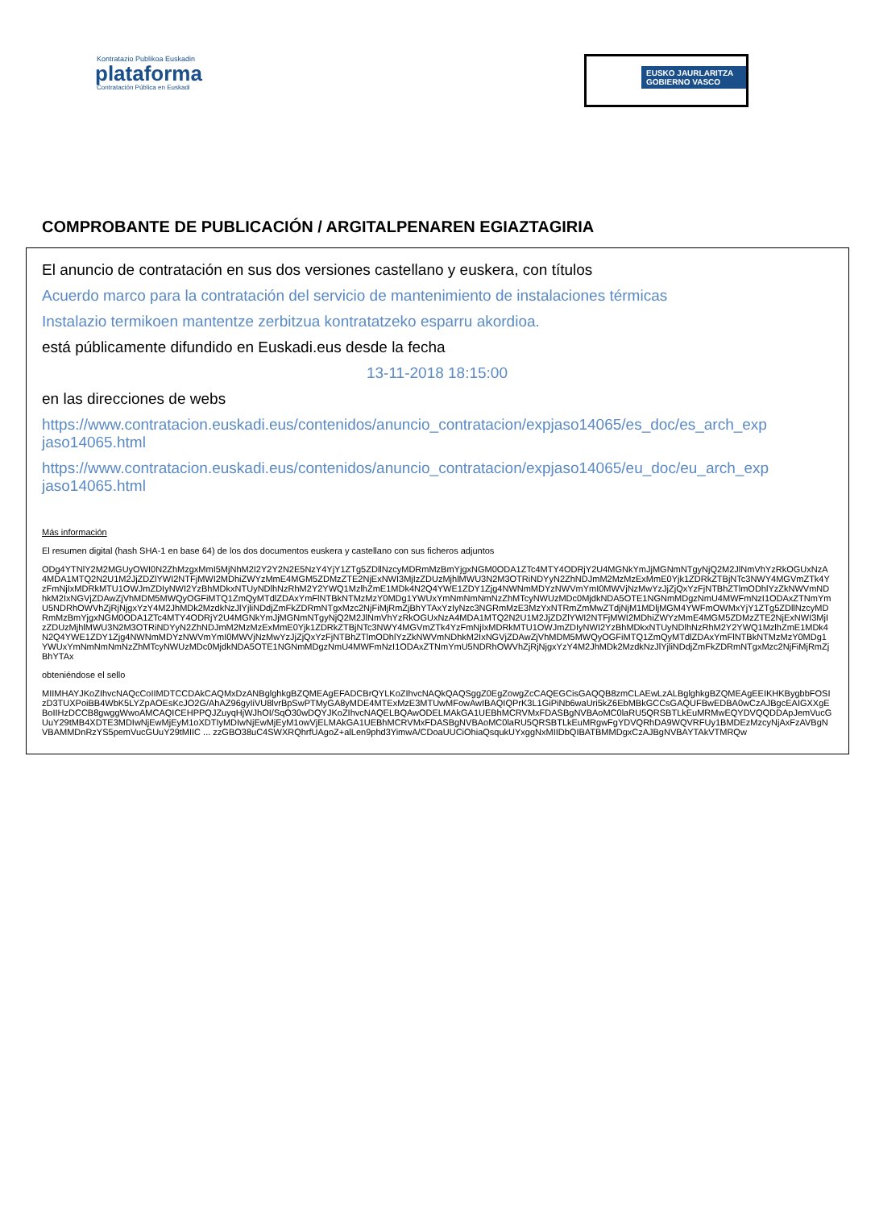Kontratazio Publikoa Euskadin
plataforma
Contratación Pública en Euskadi
EUSKO JAURLARITZA
GOBIERNO VASCO
COMPROBANTE DE PUBLICACIÓN / ARGITALPENAREN EGIAZTAGIRIA
El anuncio de contratación en sus dos versiones castellano y euskera, con títulos
Acuerdo marco para la contratación del servicio de mantenimiento de instalaciones térmicas
Instalazio termikoen mantentze zerbitzua kontratatzeko esparru akordioa.
está públicamente difundido en Euskadi.eus desde la fecha
13-11-2018 18:15:00
en las direcciones de webs
https://www.contratacion.euskadi.eus/contenidos/anuncio_contratacion/expjaso14065/es_doc/es_arch_exp jaso14065.html
https://www.contratacion.euskadi.eus/contenidos/anuncio_contratacion/expjaso14065/eu_doc/eu_arch_exp jaso14065.html
Más información
El resumen digital (hash SHA-1 en base 64) de los dos documentos euskera y castellano con sus ficheros adjuntos
ODg4YTNlY2M2MGUyOWI0N2ZhMzgxMmI5MjNhM2I2Y2Y2N2E5NzY4YjY1ZTg5ZDllNzcyMDRmMzBmYjgxNGM0ODA1ZTc4MTY4ODRjY2U4MGNkYmJjMGNmNTgyNjQ2M2JlNmVhYzRkOGUxNzA4MDA1MTQ2N2U1M2JjZDZlYWI2NTFjMWI2MDhiZWYzMmE4MGM5ZDMzZTE2NjExNWI3MjIzZDUzMjhlMWU3N2M3OTRiNDYyN2ZhNDJmM2MzMzExMmE0Yjk1ZDRkZTBjNTc3NWY4MGVmZTk4YzFmNjIxMDRkMTU1OWJmZDIyNWI2YzBhMDkxNTUyNDlhNzRhM2Y2YWQ1MzlhZmE1MDk4N2Q4YWE1ZDY1Zjg4NWNmMDYzNWVmYmI0MWVjNzMwYzJjZjQxYzFjNTBhZTlmODhlYzZkNWVmNDhkM2IxNGVjZDAwZjVhMDM5MWQyOGFiMTQ1ZmQyMTdlZDAxYmFlNTBkNTMzMzY0MDg1YWUxYmNmNmNmNzZhMTcyNWUzMDc0MjdkNDA5OTE1NGNmMDgzNmU4MWFmNzI1ODAxZTNmYmU5NDRhOWVhZjRjNjgxYzY4M2JhMDk2MzdkNzJlYjliNDdjZmFkZDRmNTgxMzc2NjFiMjRmZjBhYTAxYzIyNzc3NGRmMzE3MzYxNTRmZmMwZTdjNjM1MDljMGM4YWFmOWMxYjY1ZTg5ZDllNzcyMDRmMzBmYjgxNGM0ODA1ZTc4MTY4ODRjY2U4MGNkYmJjMGNmNTgyNjQ2M2JlNmVhYzRkOGUxNzA4MDA1MTQ2N2U1M2JjZDZlYWI2NTFjMWI2MDhiZWYzMmE4MGM5ZDMzZTE2NjExNWI3MjIzZDUzMjhlMWU3N2M3OTRiNDYyN2ZhNDJmM2MzMzExMmE0Yjk1ZDRkZTBjNTc3NWY4MGVmZTk4YzFmNjIxMDRkMTU1OWJmZDIyNWI2YzBhMDkxNTUyNDlhNzRhM2Y2YWQ1MzlhZmE1MDk4N2Q4YWE1ZDY1Zjg4NWNmMDYzNWVmYmI0MWVjNzMwYzJjZjQxYzFjNTBhZTlmODhlYzZkNWVmNDhkM2IxNGVjZDAwZjVhMDM5MWQyOGFiMTQ1ZmQyMTdlZDAxYmFlNTBkNTMzMzY0MDg1YWUxYmNmNmNmNzZhMTcyNWUzMDc0MjdkNDA5OTE1NGNmMDgzNmU4MWFmNzI1ODAxZTNmYmU5NDRhOWVhZjRjNjgxYzY4M2JhMDk2MzdkNzJlYjliNDdjZmFkZDRmNTgxMzc2NjFiMjRmZjBhYTAx
obteniéndose el sello
MIIMHAYJKoZIhvcNAQcCoIIMDTCCDAkCAQMxDzANBglghkgBZQMEAgEFADCBrQYLKoZIhvcNAQkQAQSggZ0EgZowgZcCAQEGCisGAQQB8zmCLAEwLzALBglghkgBZQMEAgEEIKHKBygbbFOSIzD3TUXPoiBB4WbK5LYZpAOEsKcJO2G/AhAZ96gyIiVU8lvrBpSwPTMyGA8yMDE4MTExMzE3MTUwMFowAwIBAQIQPrK3L1GiPiNb6waUri5kZ6EbMBkGCCsGAQUFBwEDBA0wCzAJBgcEAIGXXgEBoIIHzDCCB8gwggWwoAMCAQICEHPPQJZuyqHjWJhOI/SqO30wDQYJKoZIhvcNAQELBQAwODELMAkGA1UEBhMCRVMxFDASBgNVBAoMC0laRU5QRSBTLkEuMRMwEQYDVQQDDApJemVucGUuY29tMB4XDTE3MDIwNjEwMjEyM1oXDTIyMDIwNjEwMjEyM1owVjELMAkGA1UEBhMCRVMxFDASBgNVBAoMC0laRU5QRSBTLkEuMRgwFgYDVQRhDA9WQVRFUy1BMDEzMzcyNjAxFzAVBgNVBAMMDnRzYS5pemVucGUuY29tMIIC ... zzGBO38uC4SWXRQhrfUAgoZ+alLen9phd3YimwA/CDoaUUCiOhiaQsqukUYxggNxMIIDbQIBATBMMDgxCzAJBgNVBAYTAkVTMRQw